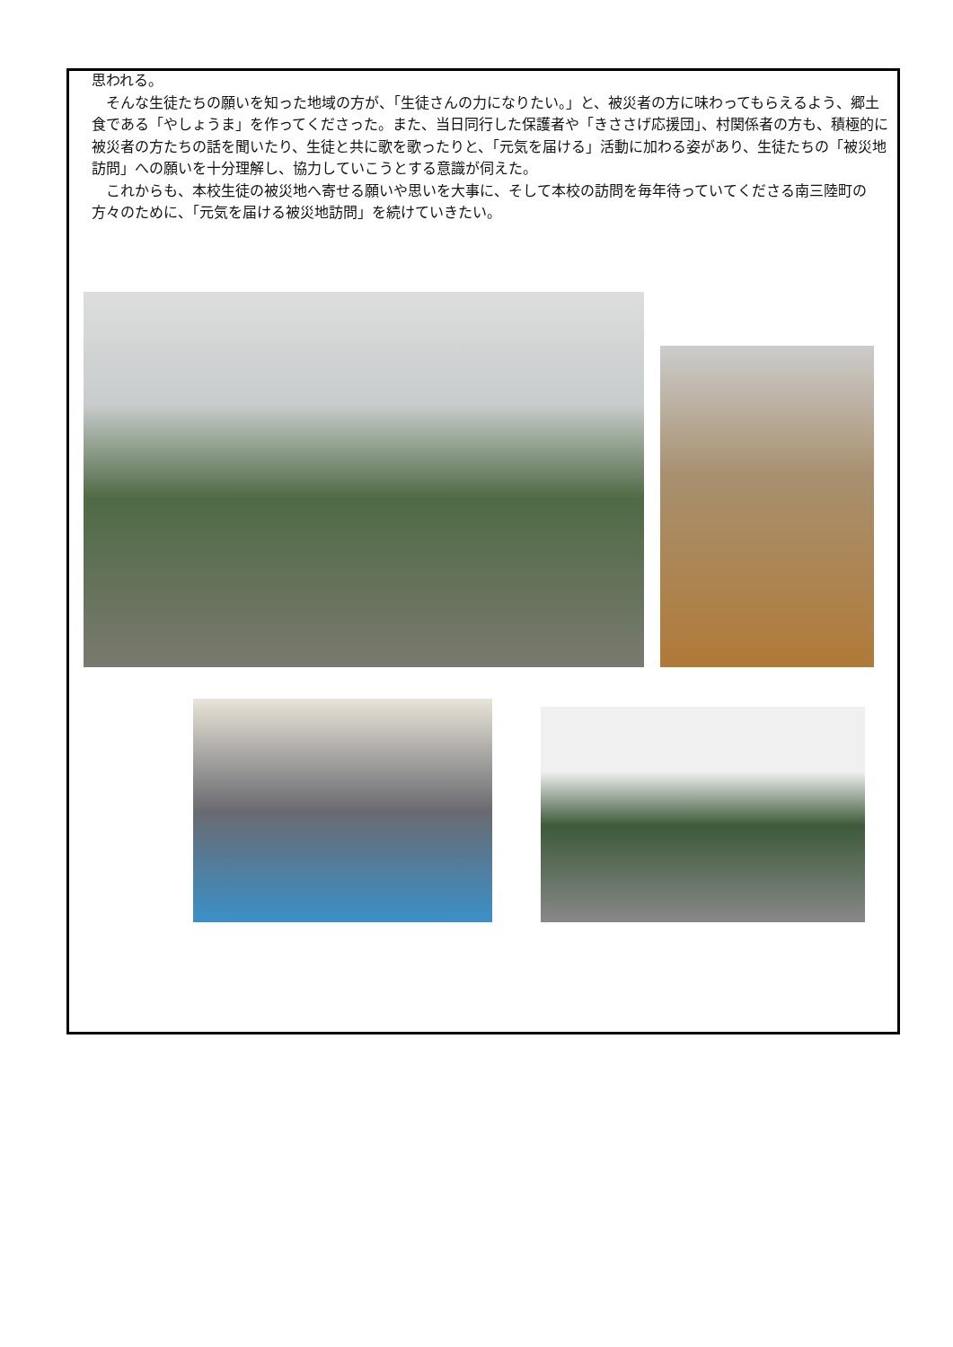思われる。
　そんな生徒たちの願いを知った地域の方が、「生徒さんの力になりたい。」と、被災者の方に味わってもらえるよう、郷土食である「やしょうま」を作ってくださった。また、当日同行した保護者や「きささげ応援団」、村関係者の方も、積極的に被災者の方たちの話を聞いたり、生徒と共に歌を歌ったりと、「元気を届ける」活動に加わる姿があり、生徒たちの「被災地訪問」への願いを十分理解し、協力していこうとする意識が伺えた。
　これからも、本校生徒の被災地へ寄せる願いや思いを大事に、そして本校の訪問を毎年待っていてくださる南三陸町の方々のために、「元気を届ける被災地訪問」を続けていきたい。